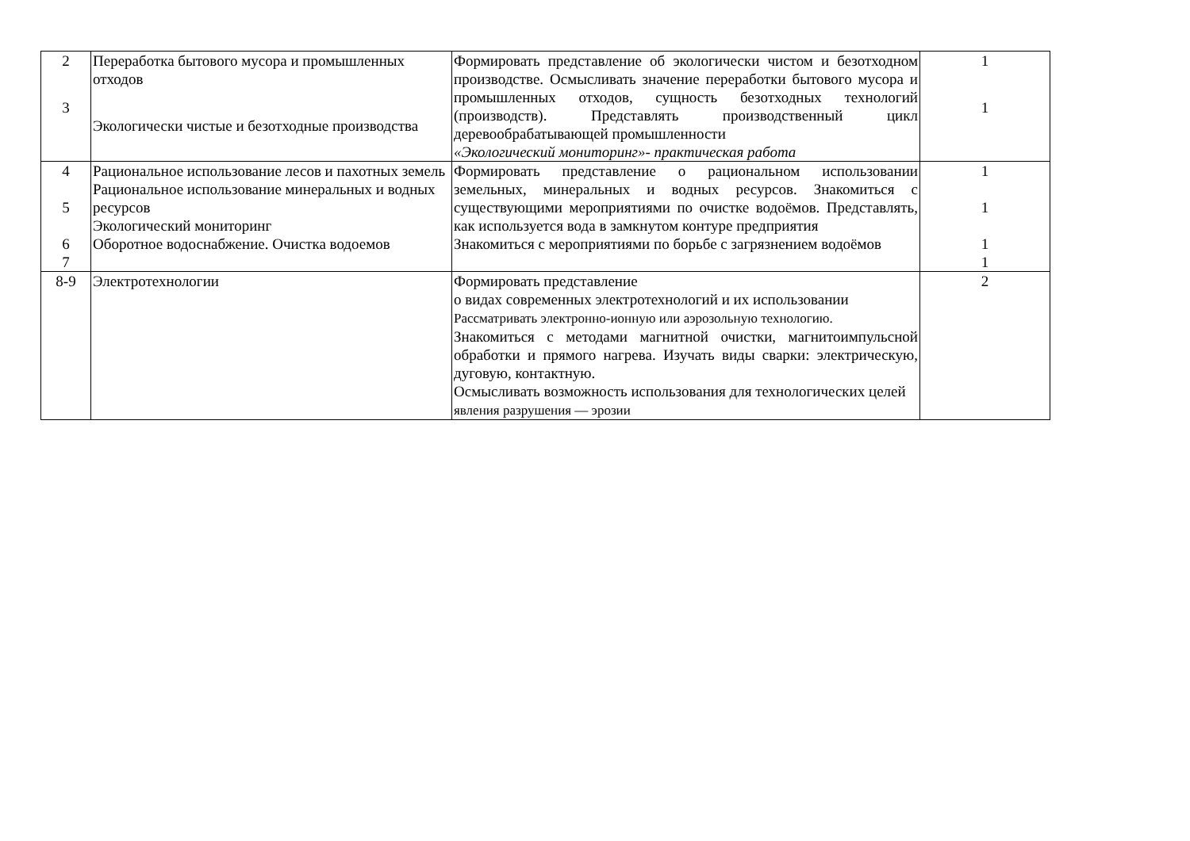| 2 3 | Переработка бытового мусора и промышленных отходов Экологически чистые и безотходные производства | Формировать представление об экологически чистом и безотходном производстве. Осмысливать значение переработки бытового мусора и промышленных отходов, сущность безотходных технологий (производств). Представлять производственный цикл деревообрабатывающей промышленности «Экологический мониторинг»- практическая работа | 1 1 |
| 4 5 6 7 | Рациональное использование лесов и пахотных земель Рациональное использование минеральных и водных ресурсов Экологический мониторинг Оборотное водоснабжение. Очистка водоемов | Формировать представление о рациональном использовании земельных, минеральных и водных ресурсов. Знакомиться с существующими мероприятиями по очистке водоёмов. Представлять, как используется вода в замкнутом контуре предприятия Знакомиться с мероприятиями по борьбе с загрязнением водоёмов | 1 1 1 1 |
| 8-9 | Электротехнологии | Формировать представление о видах современных электротехнологий и их использовании Рассматривать электронно-ионную или аэрозольную технологию. Знакомиться с методами магнитной очистки, магнитоимпульсной обработки и прямого нагрева. Изучать виды сварки: электрическую, дуговую, контактную. Осмысливать возможность использования для технологических целей явления разрушения — эрозии | 2 |